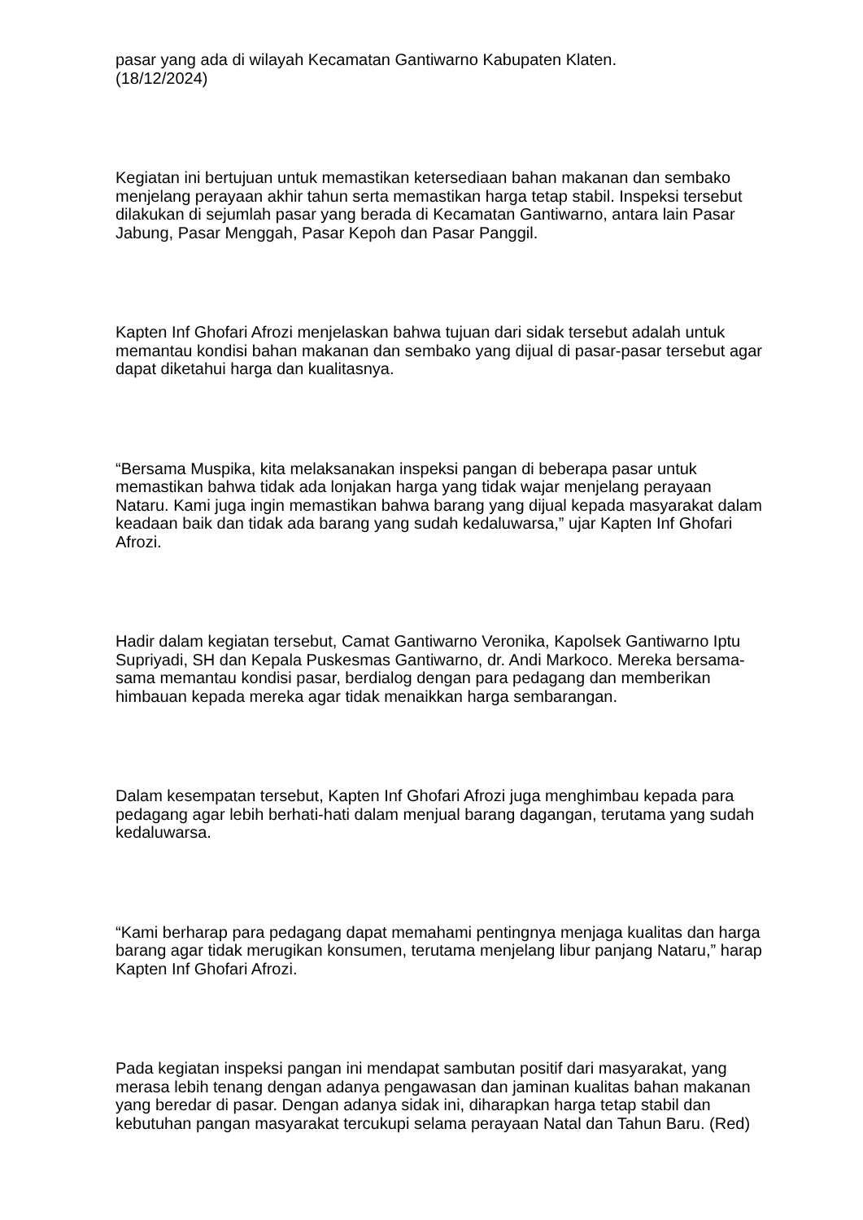pasar yang ada di wilayah Kecamatan Gantiwarno Kabupaten Klaten.
(18/12/2024)
Kegiatan ini bertujuan untuk memastikan ketersediaan bahan makanan dan sembako menjelang perayaan akhir tahun serta memastikan harga tetap stabil. Inspeksi tersebut dilakukan di sejumlah pasar yang berada di Kecamatan Gantiwarno, antara lain Pasar Jabung, Pasar Menggah, Pasar Kepoh dan Pasar Panggil.
Kapten Inf Ghofari Afrozi menjelaskan bahwa tujuan dari sidak tersebut adalah untuk memantau kondisi bahan makanan dan sembako yang dijual di pasar-pasar tersebut agar dapat diketahui harga dan kualitasnya.
“Bersama Muspika, kita melaksanakan inspeksi pangan di beberapa pasar untuk memastikan bahwa tidak ada lonjakan harga yang tidak wajar menjelang perayaan Nataru. Kami juga ingin memastikan bahwa barang yang dijual kepada masyarakat dalam keadaan baik dan tidak ada barang yang sudah kedaluwarsa,” ujar Kapten Inf Ghofari Afrozi.
Hadir dalam kegiatan tersebut, Camat Gantiwarno Veronika, Kapolsek Gantiwarno Iptu Supriyadi, SH dan Kepala Puskesmas Gantiwarno, dr. Andi Markoco. Mereka bersama-sama memantau kondisi pasar, berdialog dengan para pedagang dan memberikan himbauan kepada mereka agar tidak menaikkan harga sembarangan.
Dalam kesempatan tersebut, Kapten Inf Ghofari Afrozi juga menghimbau kepada para pedagang agar lebih berhati-hati dalam menjual barang dagangan, terutama yang sudah kedaluwarsa.
“Kami berharap para pedagang dapat memahami pentingnya menjaga kualitas dan harga barang agar tidak merugikan konsumen, terutama menjelang libur panjang Nataru,” harap Kapten Inf Ghofari Afrozi.
Pada kegiatan inspeksi pangan ini mendapat sambutan positif dari masyarakat, yang merasa lebih tenang dengan adanya pengawasan dan jaminan kualitas bahan makanan yang beredar di pasar. Dengan adanya sidak ini, diharapkan harga tetap stabil dan kebutuhan pangan masyarakat tercukupi selama perayaan Natal dan Tahun Baru. (Red)